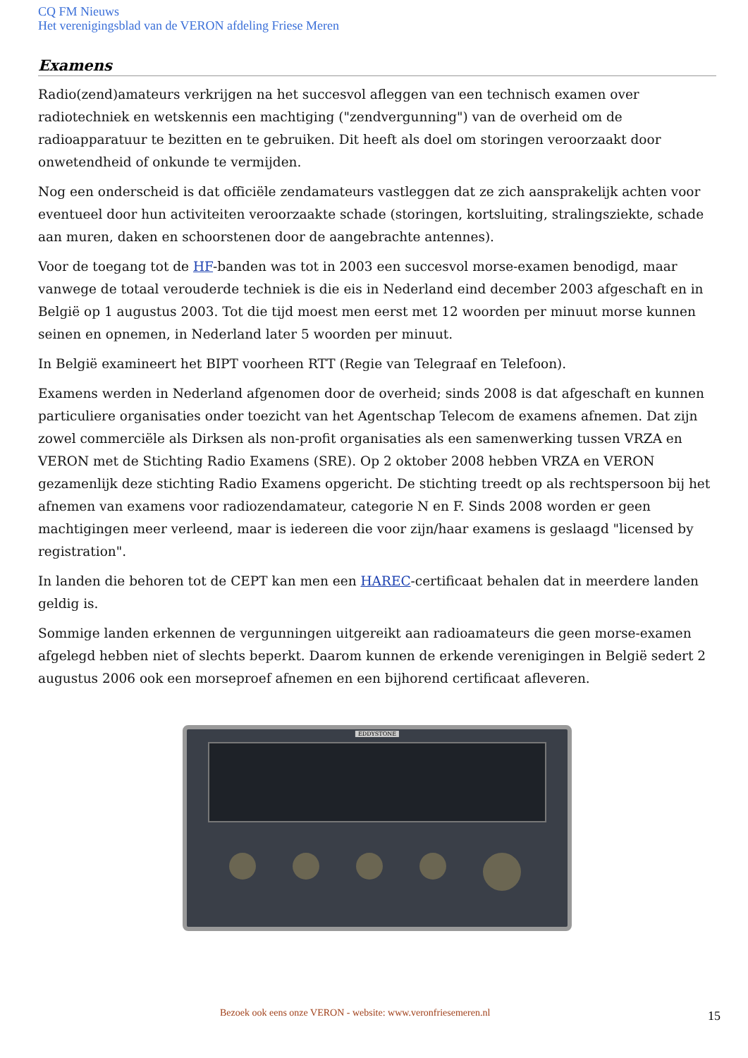CQ FM Nieuws
Het verenigingsblad van de VERON afdeling Friese Meren
Examens
Radio(zend)amateurs verkrijgen na het succesvol afleggen van een technisch examen over radiotechniek en wetskennis een machtiging ("zendvergunning") van de overheid om de radioapparatuur te bezitten en te gebruiken. Dit heeft als doel om storingen veroorzaakt door onwetendheid of onkunde te vermijden.
Nog een onderscheid is dat officiële zendamateurs vastleggen dat ze zich aansprakelijk achten voor eventueel door hun activiteiten veroorzaakte schade (storingen, kortsluiting, stralingsziekte, schade aan muren, daken en schoorstenen door de aangebrachte antennes).
Voor de toegang tot de HF-banden was tot in 2003 een succesvol morse-examen benodigd, maar vanwege de totaal verouderde techniek is die eis in Nederland eind december 2003 afgeschaft en in België op 1 augustus 2003. Tot die tijd moest men eerst met 12 woorden per minuut morse kunnen seinen en opnemen, in Nederland later 5 woorden per minuut.
In België examineert het BIPT voorheen RTT (Regie van Telegraaf en Telefoon).
Examens werden in Nederland afgenomen door de overheid; sinds 2008 is dat afgeschaft en kunnen particuliere organisaties onder toezicht van het Agentschap Telecom de examens afnemen. Dat zijn zowel commerciële als Dirksen als non-profit organisaties als een samenwerking tussen VRZA en VERON met de Stichting Radio Examens (SRE). Op 2 oktober 2008 hebben VRZA en VERON gezamenlijk deze stichting Radio Examens opgericht. De stichting treedt op als rechtspersoon bij het afnemen van examens voor radiozendamateur, categorie N en F. Sinds 2008 worden er geen machtigingen meer verleend, maar is iedereen die voor zijn/haar examens is geslaagd "licensed by registration".
In landen die behoren tot de CEPT kan men een HAREC-certificaat behalen dat in meerdere landen geldig is.
Sommige landen erkennen de vergunningen uitgereikt aan radioamateurs die geen morse-examen afgelegd hebben niet of slechts beperkt. Daarom kunnen de erkende verenigingen in België sedert 2 augustus 2006 ook een morseproef afnemen en een bijhorend certificaat afleveren.
EDDYSTONE
Bezoek ook eens onze VERON - website: www.veronfriesemeren.nl 15